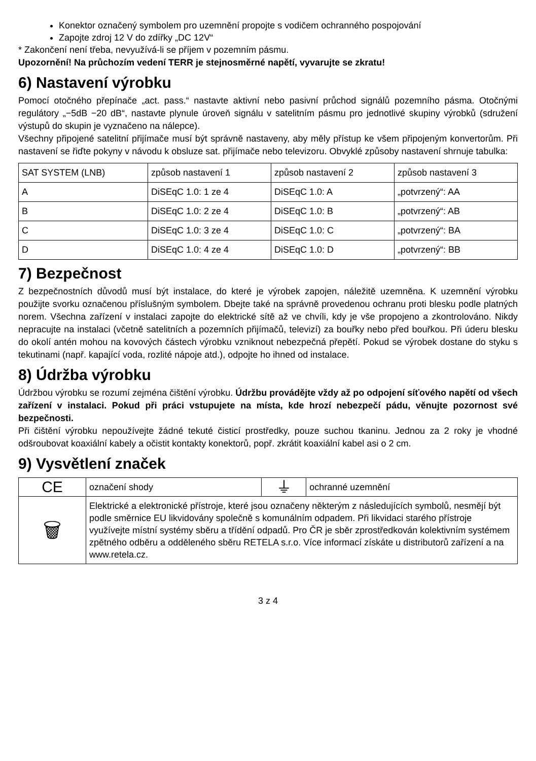Konektor označený symbolem pro uzemnění propojte s vodičem ochranného pospojování
Zapojte zdroj 12 V do zdířky „DC 12V“
* Zakončení není třeba, nevyužívá-li se příjem v pozemním pásmu.
Upozornění! Na průchozím vedení TERR je stejnosměrné napětí, vyvarujte se zkratu!
6) Nastavení výrobku
Pomocí otočného přepínače „act. pass.“ nastavte aktivní nebo pasivní průchod signálů pozemního pásma. Otočnými regulátory „−5dB −20 dB“, nastavte plynule úroveň signálu v satelitním pásmu pro jednotlivé skupiny výrobků (sdružení výstupů do skupin je vyznačeno na nálepce).
Všechny připojené satelitní přijímače musí být správně nastaveny, aby měly přístup ke všem připojeným konvertorům. Při nastavení se řiďte pokyny v návodu k obsluze sat. přijímače nebo televizoru. Obvyklé způsoby nastavení shrnuje tabulka:
| SAT SYSTEM (LNB) | způsob nastavení 1 | způsob nastavení 2 | způsob nastavení 3 |
| A | DiSEqC 1.0: 1 ze 4 | DiSEqC 1.0: A | „potvrzený“: AA |
| B | DiSEqC 1.0: 2 ze 4 | DiSEqC 1.0: B | „potvrzený“: AB |
| C | DiSEqC 1.0: 3 ze 4 | DiSEqC 1.0: C | „potvrzený“: BA |
| D | DiSEqC 1.0: 4 ze 4 | DiSEqC 1.0: D | „potvrzený“: BB |
7) Bezpečnost
Z bezpečnostních důvodů musí být instalace, do které je výrobek zapojen, náležitě uzemněna. K uzemnění výrobku použijte svorku označenou příslušným symbolem. Dbejte také na správně provedenou ochranu proti blesku podle platných norem. Všechna zařízení v instalaci zapojte do elektrické sítě až ve chvíli, kdy je vše propojeno a zkontrolováno. Nikdy nepracujte na instalaci (včetně satelitních a pozemních přijímačů, televizí) za bouřky nebo před bouřkou. Při úderu blesku do okolí antén mohou na kovových částech výrobku vzniknout nebezpečná přepětí. Pokud se výrobek dostane do styku s tekutinami (např. kapající voda, rozlité nápoje atd.), odpojte ho ihned od instalace.
8) Údržba výrobku
Údržbou výrobku se rozumí zejména čištění výrobku. Údržbu provádějte vždy až po odpojení síťového napětí od všech zařízení v instalaci. Pokud při práci vstupujete na místa, kde hrozí nebezpečí pádu, věnujte pozornost své bezpečnosti.
Při čištění výrobku nepoužívejte žádné tekuté čisticí prostředky, pouze suchou tkaninu. Jednou za 2 roky je vhodné odšroubovat koaxiální kabely a očistit kontakty konektorů, popř. zkrátit koaxiální kabel asi o 2 cm.
9) Vysvětlení značek
| CE | označení shody | ⏚ | ochranné uzemnění |
| 🗑 | Elektrické a elektronické přístroje, které jsou označeny některým z následujících symbolů, nesmějí být podle směrnice EU likvidovány společně s komunálním odpadem. Při likvidaci starého přístroje využívejte místní systémy sběru a třídění odpadů. Pro ČR je sběr zprostředkován kolektivním systémem zpětného odběru a odděleného sběru RETELA s.r.o. Více informací získáte u distributorů zařízení a na www.retela.cz. | | |
3 z 4